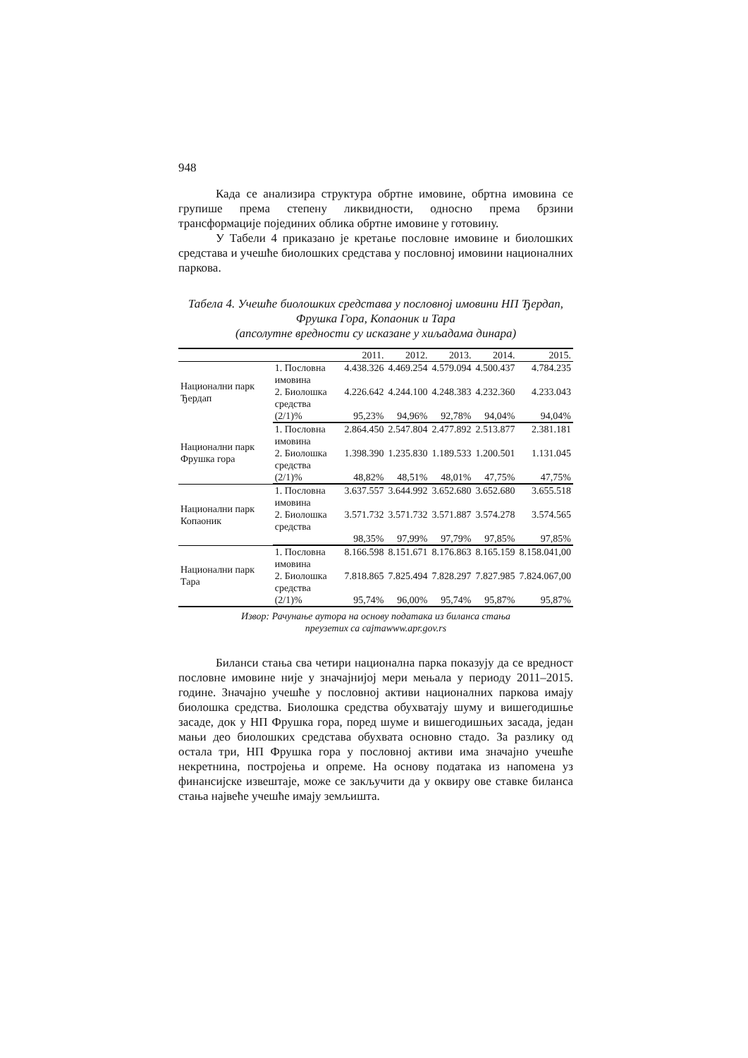948
Када се анализира структура обртне имовине, обртна имовина се групише према степену ликвидности, односно према брзини трансформације појединих облика обртне имовине у готовину.
У Табели 4 приказано је кретање пословне имовине и био­лошких средстава и учешће биолошких средстава у пословној имо­вини националних паркова.
Табела 4. Учешће биолошких средстава у пословној имовини НП Ђердап, Фрушка Гора, Копаоник и Тара
(апсолутне вредности су исказане у хиљадама динара)
| | | 2011. | 2012. | 2013. | 2014. | 2015. |
| --- | --- | --- | --- | --- | --- | --- |
| Национални парк Ђердап | 1. Пословна имовина | 4.438.326 | 4.469.254 | 4.579.094 | 4.500.437 | 4.784.235 |
| | 2. Биолошка средства | 4.226.642 | 4.244.100 | 4.248.383 | 4.232.360 | 4.233.043 |
| | (2/1)% | 95,23% | 94,96% | 92,78% | 94,04% | 94,04% |
| Национални парк Фрушка гора | 1. Пословна имовина | 2.864.450 | 2.547.804 | 2.477.892 | 2.513.877 | 2.381.181 |
| | 2. Биолошка средства | 1.398.390 | 1.235.830 | 1.189.533 | 1.200.501 | 1.131.045 |
| | (2/1)% | 48,82% | 48,51% | 48,01% | 47,75% | 47,75% |
| Национални парк Копаоник | 1. Пословна имовина | 3.637.557 | 3.644.992 | 3.652.680 | 3.652.680 | 3.655.518 |
| | 2. Биолошка средства | 3.571.732 | 3.571.732 | 3.571.887 | 3.574.278 | 3.574.565 |
| | | 98,35% | 97,99% | 97,79% | 97,85% | 97,85% |
| Национални парк Тара | 1. Пословна имовина | 8.166.598 | 8.151.671 | 8.176.863 | 8.165.159 | 8.158.041,00 |
| | 2. Биолошка средства | 7.818.865 | 7.825.494 | 7.828.297 | 7.827.985 | 7.824.067,00 |
| | (2/1)% | 95,74% | 96,00% | 95,74% | 95,87% | 95,87% |
Извор: Рачунање аутора на основу података из биланса стања
преузетих са сајтаwww.apr.gov.rs
Биланси стања сва четири национална парка показују да се вредност пословне имовине није у значајнијој мери мењала у пери­оду 2011–2015. године. Значајно учешће у пословној активи нацио­налних паркова имају биолошка средства. Биолошка средства обу­хватају шуму и вишегодишње засаде, док у НП Фрушка гора, поред шуме и вишегодишњих засада, један мањи део биолошких средстава обухвата основно стадо. За разлику од остала три, НП Фрушка гора у пословној активи има значајно учешће некретнина, постројења и опреме. На основу података из напомена уз финансијске извештаје, може се закључити да у оквиру ове ставке биланса стања највеће учешће имају земљишта.